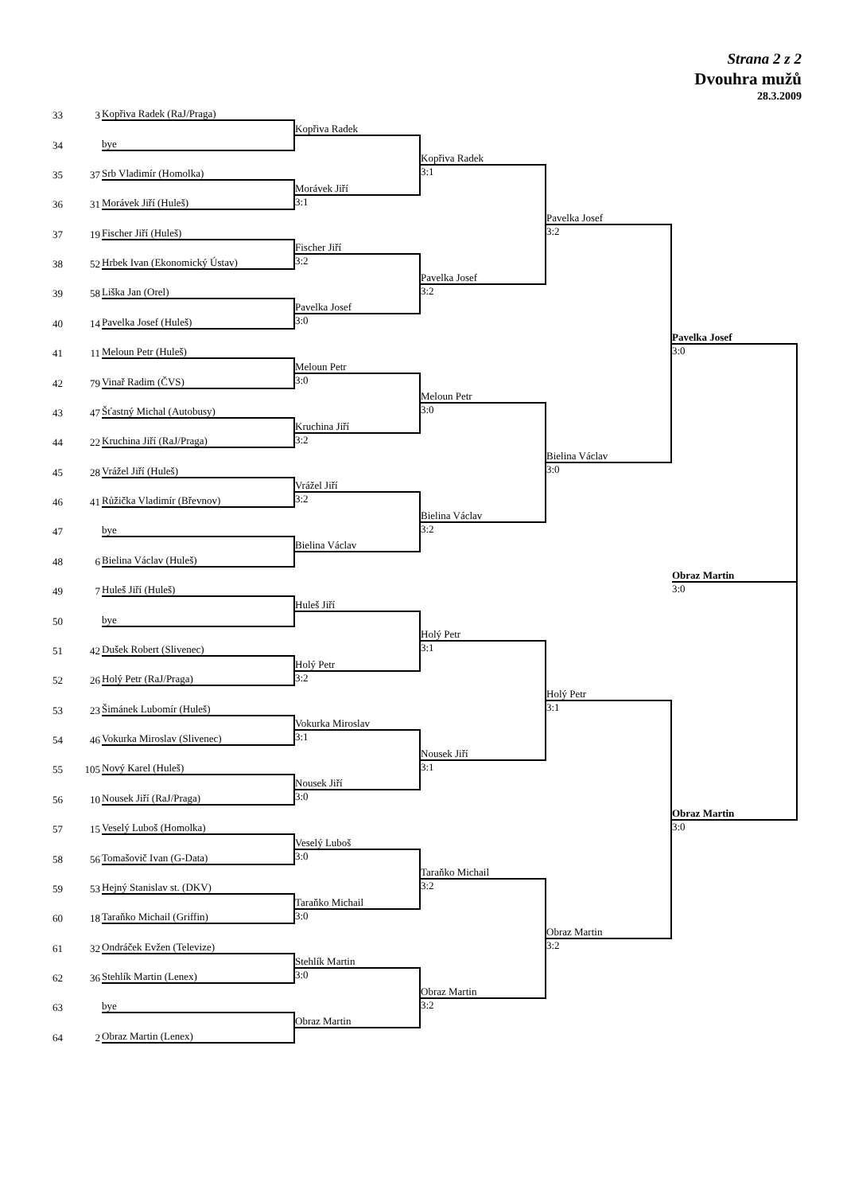Strana 2 z 2
Dvouhra mužů
28.3.2009
33 3
Kopřiva Radek (RaJ/Praga)
Kopřiva Radek
34
bye
Kopřiva Radek
3:1
35 37
Srb Vladimír (Homolka)
Morávek Jiří
36 31
Morávek Jiří (Huleš)
3:1
Pavelka Josef
3:2
37 19
Fischer Jiří (Huleš)
Fischer Jiří
38 52
Hrbek Ivan (Ekonomický Ústav)
3:2
Pavelka Josef
3:2
39 58
Liška Jan (Orel)
Pavelka Josef
40 14
Pavelka Josef (Huleš)
3:0
Pavelka Josef
3:0
41 11
Meloun Petr (Huleš)
Meloun Petr
42 79
Vinař Radim (ČVS)
3:0
Meloun Petr
3:0
43 47
Šťastný Michal (Autobusy)
Kruchina Jiří
44 22
Kruchina Jiří (RaJ/Praga)
3:2
Bielina Václav
3:0
45 28
Vrážel Jiří (Huleš)
Vrážel Jiří
46 41
Růžička Vladimír (Břevnov)
3:2
Bielina Václav
3:2
47
bye
Bielina Václav
48 6
Bielina Václav (Huleš)
Obraz Martin
3:0
49 7
Huleš Jiří (Huleš)
Huleš Jiří
50
bye
Holý Petr
3:1
51 42
Dušek Robert (Slivenec)
Holý Petr
52 26
Holý Petr (RaJ/Praga)
3:2
Holý Petr
3:1
53 23
Šimánek Lubomír (Huleš)
Vokurka Miroslav
54 46
Vokurka Miroslav (Slivenec)
3:1
Nousek Jiří
3:1
55 105
Nový Karel (Huleš)
Nousek Jiří
56 10
Nousek Jiří (RaJ/Praga)
3:0
Obraz Martin
3:0
57 15
Veselý Luboš (Homolka)
Veselý Luboš
58 56
Tomašovič Ivan (G-Data)
3:0
Taraňko Michail
3:2
59 53
Hejný Stanislav st. (DKV)
Taraňko Michail
60 18
Taraňko Michail (Griffin)
3:0
Obraz Martin
3:2
61 32
Ondráček Evžen (Televize)
Stehlík Martin
62 36
Stehlík Martin (Lenex)
3:0
Obraz Martin
3:2
63
bye
Obraz Martin
64 2
Obraz Martin (Lenex)